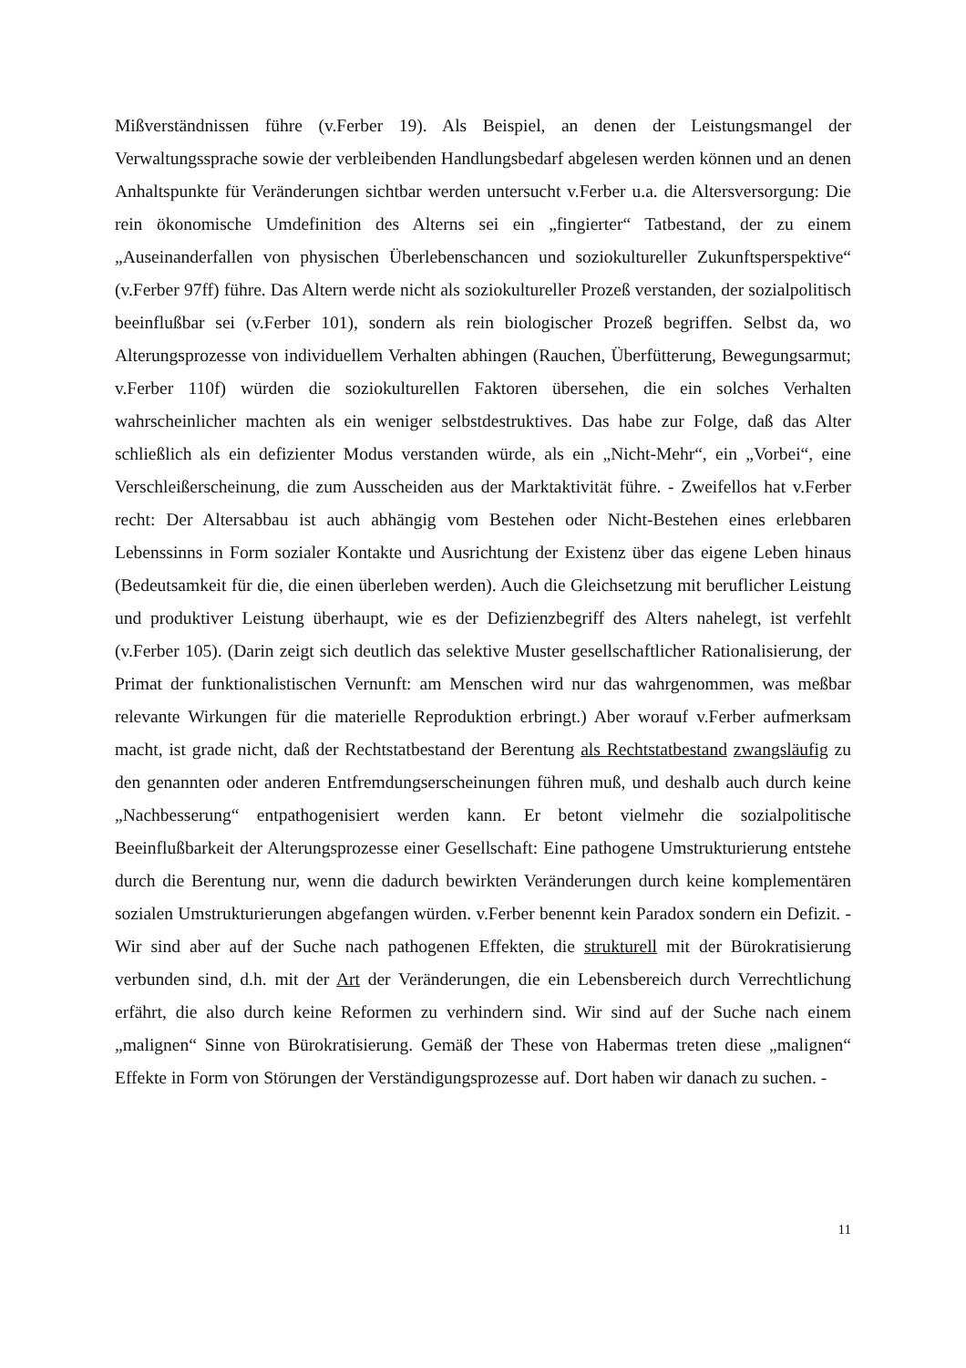Mißverständnissen führe (v.Ferber 19). Als Beispiel, an denen der Leistungsmangel der Verwaltungssprache sowie der verbleibenden Handlungsbedarf abgelesen werden können und an denen Anhaltspunkte für Veränderungen sichtbar werden untersucht v.Ferber u.a. die Altersversorgung: Die rein ökonomische Umdefinition des Alterns sei ein „fingierter“ Tatbestand, der zu einem „Auseinanderfallen von physischen Überlebenschancen und soziokultureller Zukunftsperspektive“ (v.Ferber 97ff) führe. Das Altern werde nicht als soziokultureller Prozeß verstanden, der sozialpolitisch beeinflußbar sei (v.Ferber 101), sondern als rein biologischer Prozeß begriffen. Selbst da, wo Alterungsprozesse von individuellem Verhalten abhingen (Rauchen, Überfütterung, Bewegungsarmut; v.Ferber 110f) würden die soziokulturellen Faktoren übersehen, die ein solches Verhalten wahrscheinlicher machten als ein weniger selbstdestruktives. Das habe zur Folge, daß das Alter schließlich als ein defizienter Modus verstanden würde, als ein „Nicht-Mehr“, ein „Vorbei“, eine Verschleißerscheinung, die zum Ausscheiden aus der Marktaktivität führe. - Zweifellos hat v.Ferber recht: Der Altersabbau ist auch abhängig vom Bestehen oder Nicht-Bestehen eines erlebbaren Lebenssinns in Form sozialer Kontakte und Ausrichtung der Existenz über das eigene Leben hinaus (Bedeutsamkeit für die, die einen überleben werden). Auch die Gleichsetzung mit beruflicher Leistung und produktiver Leistung überhaupt, wie es der Defizienzbegriff des Alters nahelegt, ist verfehlt (v.Ferber 105). (Darin zeigt sich deutlich das selektive Muster gesellschaftlicher Rationalisierung, der Primat der funktionalistischen Vernunft: am Menschen wird nur das wahrgenommen, was meßbar relevante Wirkungen für die materielle Reproduktion erbringt.) Aber worauf v.Ferber aufmerksam macht, ist grade nicht, daß der Rechtstatbestand der Berentung als Rechtstatbestand zwangsläufig zu den genannten oder anderen Entfremdungserscheinungen führen muß, und deshalb auch durch keine „Nachbesserung“ entpathogenisiert werden kann. Er betont vielmehr die sozialpolitische Beeinflußbarkeit der Alterungsprozesse einer Gesellschaft: Eine pathogene Umstrukturierung entstehe durch die Berentung nur, wenn die dadurch bewirkten Veränderungen durch keine komplementären sozialen Umstrukturierungen abgefangen würden. v.Ferber benennt kein Paradox sondern ein Defizit. - Wir sind aber auf der Suche nach pathogenen Effekten, die strukturell mit der Bürokratisierung verbunden sind, d.h. mit der Art der Veränderungen, die ein Lebensbereich durch Verrechtlichung erfährt, die also durch keine Reformen zu verhindern sind. Wir sind auf der Suche nach einem „malignen“ Sinne von Bürokratisierung. Gemäß der These von Habermas treten diese „malignen“ Effekte in Form von Störungen der Verständigungsprozesse auf. Dort haben wir danach zu suchen. -
11